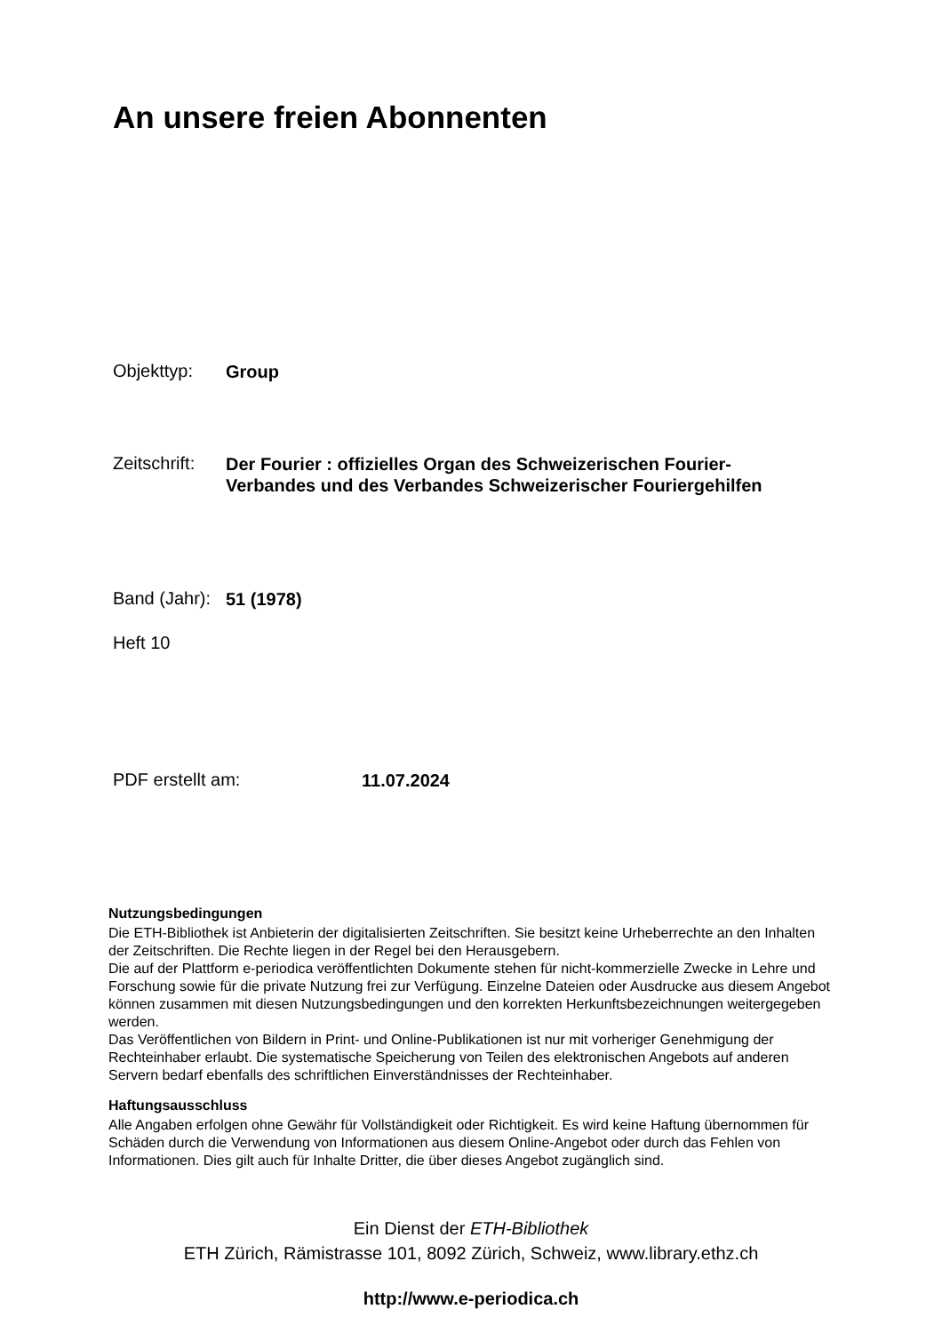An unsere freien Abonnenten
Objekttyp:
Group
Zeitschrift:
Der Fourier : offizielles Organ des Schweizerischen Fourier-
Verbandes und des Verbandes Schweizerischer Fouriergehilfen
Band (Jahr):
51 (1978)
Heft 10
PDF erstellt am:
11.07.2024
Nutzungsbedingungen
Die ETH-Bibliothek ist Anbieterin der digitalisierten Zeitschriften. Sie besitzt keine Urheberrechte an den Inhalten der Zeitschriften. Die Rechte liegen in der Regel bei den Herausgebern.
Die auf der Plattform e-periodica veröffentlichten Dokumente stehen für nicht-kommerzielle Zwecke in Lehre und Forschung sowie für die private Nutzung frei zur Verfügung. Einzelne Dateien oder Ausdrucke aus diesem Angebot können zusammen mit diesen Nutzungsbedingungen und den korrekten Herkunftsbezeichnungen weitergegeben werden.
Das Veröffentlichen von Bildern in Print- und Online-Publikationen ist nur mit vorheriger Genehmigung der Rechteinhaber erlaubt. Die systematische Speicherung von Teilen des elektronischen Angebots auf anderen Servern bedarf ebenfalls des schriftlichen Einverständnisses der Rechteinhaber.
Haftungsausschluss
Alle Angaben erfolgen ohne Gewähr für Vollständigkeit oder Richtigkeit. Es wird keine Haftung übernommen für Schäden durch die Verwendung von Informationen aus diesem Online-Angebot oder durch das Fehlen von Informationen. Dies gilt auch für Inhalte Dritter, die über dieses Angebot zugänglich sind.
Ein Dienst der ETH-Bibliothek
ETH Zürich, Rämistrasse 101, 8092 Zürich, Schweiz, www.library.ethz.ch
http://www.e-periodica.ch